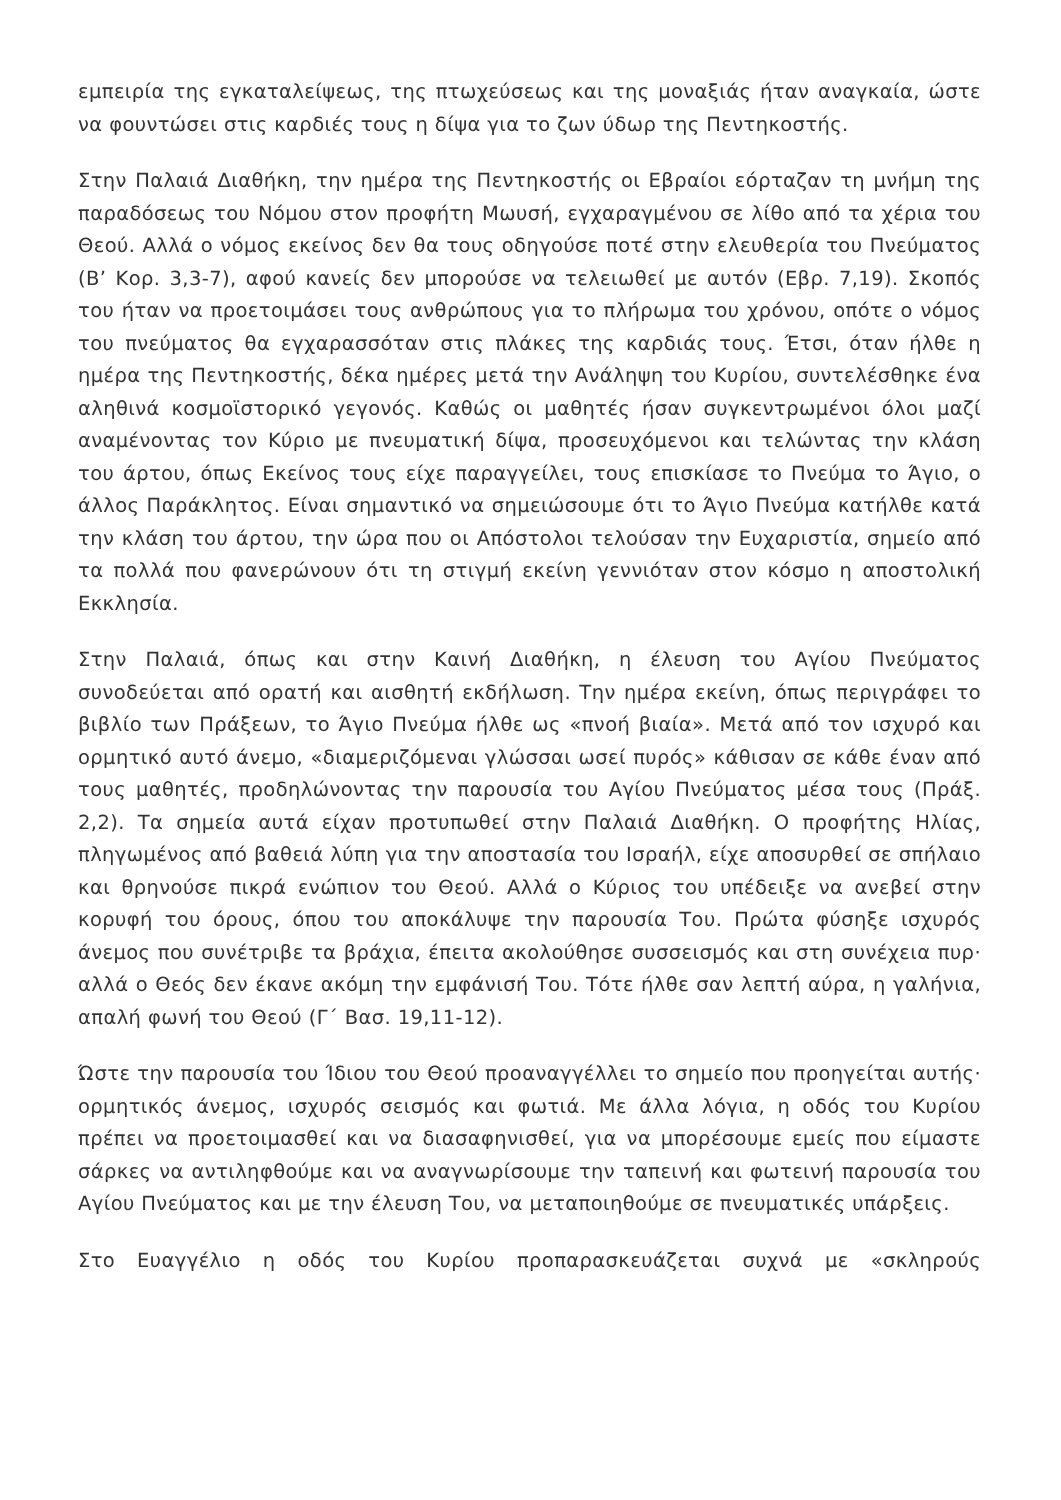εμπειρία της εγκαταλείψεως, της πτωχεύσεως και της μοναξιάς ήταν αναγκαία, ώστε να φουντώσει στις καρδιές τους η δίψα για το ζων ύδωρ της Πεντηκοστής.
Στην Παλαιά Διαθήκη, την ημέρα της Πεντηκοστής οι Εβραίοι εόρταζαν τη μνήμη της παραδόσεως του Νόμου στον προφήτη Μωυσή, εγχαραγμένου σε λίθο από τα χέρια του Θεού. Αλλά ο νόμος εκείνος δεν θα τους οδηγούσε ποτέ στην ελευθερία του Πνεύματος (Β’ Κορ. 3,3-7), αφού κανείς δεν μπορούσε να τελειωθεί με αυτόν (Εβρ. 7,19). Σκοπός του ήταν να προετοιμάσει τους ανθρώπους για το πλήρωμα του χρόνου, οπότε ο νόμος του πνεύματος θα εγχαρασσόταν στις πλάκες της καρδιάς τους. Έτσι, όταν ήλθε η ημέρα της Πεντηκοστής, δέκα ημέρες μετά την Ανάληψη του Κυρίου, συντελέσθηκε ένα αληθινά κοσμοϊστορικό γεγονός. Καθώς οι μαθητές ήσαν συγκεντρωμένοι όλοι μαζί αναμένοντας τον Κύριο με πνευματική δίψα, προσευχόμενοι και τελώντας την κλάση του άρτου, όπως Εκείνος τους είχε παραγγείλει, τους επισκίασε το Πνεύμα το Άγιο, ο άλλος Παράκλητος. Είναι σημαντικό να σημειώσουμε ότι το Άγιο Πνεύμα κατήλθε κατά την κλάση του άρτου, την ώρα που οι Απόστολοι τελούσαν την Ευχαριστία, σημείο από τα πολλά που φανερώνουν ότι τη στιγμή εκείνη γεννιόταν στον κόσμο η αποστολική Εκκλησία.
Στην Παλαιά, όπως και στην Καινή Διαθήκη, η έλευση του Αγίου Πνεύματος συνοδεύεται από ορατή και αισθητή εκδήλωση. Την ημέρα εκείνη, όπως περιγράφει το βιβλίο των Πράξεων, το Άγιο Πνεύμα ήλθε ως «πνοή βιαία». Μετά από τον ισχυρό και ορμητικό αυτό άνεμο, «διαμεριζόμεναι γλώσσαι ωσεί πυρός» κάθισαν σε κάθε έναν από τους μαθητές, προδηλώνοντας την παρουσία του Αγίου Πνεύματος μέσα τους (Πράξ. 2,2). Τα σημεία αυτά είχαν προτυπωθεί στην Παλαιά Διαθήκη. Ο προφήτης Ηλίας, πληγωμένος από βαθειά λύπη για την αποστασία του Ισραήλ, είχε αποσυρθεί σε σπήλαιο και θρηνούσε πικρά ενώπιον του Θεού. Αλλά ο Κύριος του υπέδειξε να ανεβεί στην κορυφή του όρους, όπου του αποκάλυψε την παρουσία Του. Πρώτα φύσηξε ισχυρός άνεμος που συνέτριβε τα βράχια, έπειτα ακολούθησε συσσεισμός και στη συνέχεια πυρ· αλλά ο Θεός δεν έκανε ακόμη την εμφάνισή Του. Τότε ήλθε σαν λεπτή αύρα, η γαλήνια, απαλή φωνή του Θεού (Γ΄ Βασ. 19,11-12).
Ώστε την παρουσία του Ίδιου του Θεού προαναγγέλλει το σημείο που προηγείται αυτής· ορμητικός άνεμος, ισχυρός σεισμός και φωτιά. Με άλλα λόγια, η οδός του Κυρίου πρέπει να προετοιμασθεί και να διασαφηνισθεί, για να μπορέσουμε εμείς που είμαστε σάρκες να αντιληφθούμε και να αναγνωρίσουμε την ταπεινή και φωτεινή παρουσία του Αγίου Πνεύματος και με την έλευση Του, να μεταποιηθούμε σε πνευματικές υπάρξεις.
Στο Ευαγγέλιο η οδός του Κυρίου προπαρασκευάζεται συχνά με «σκληρούς